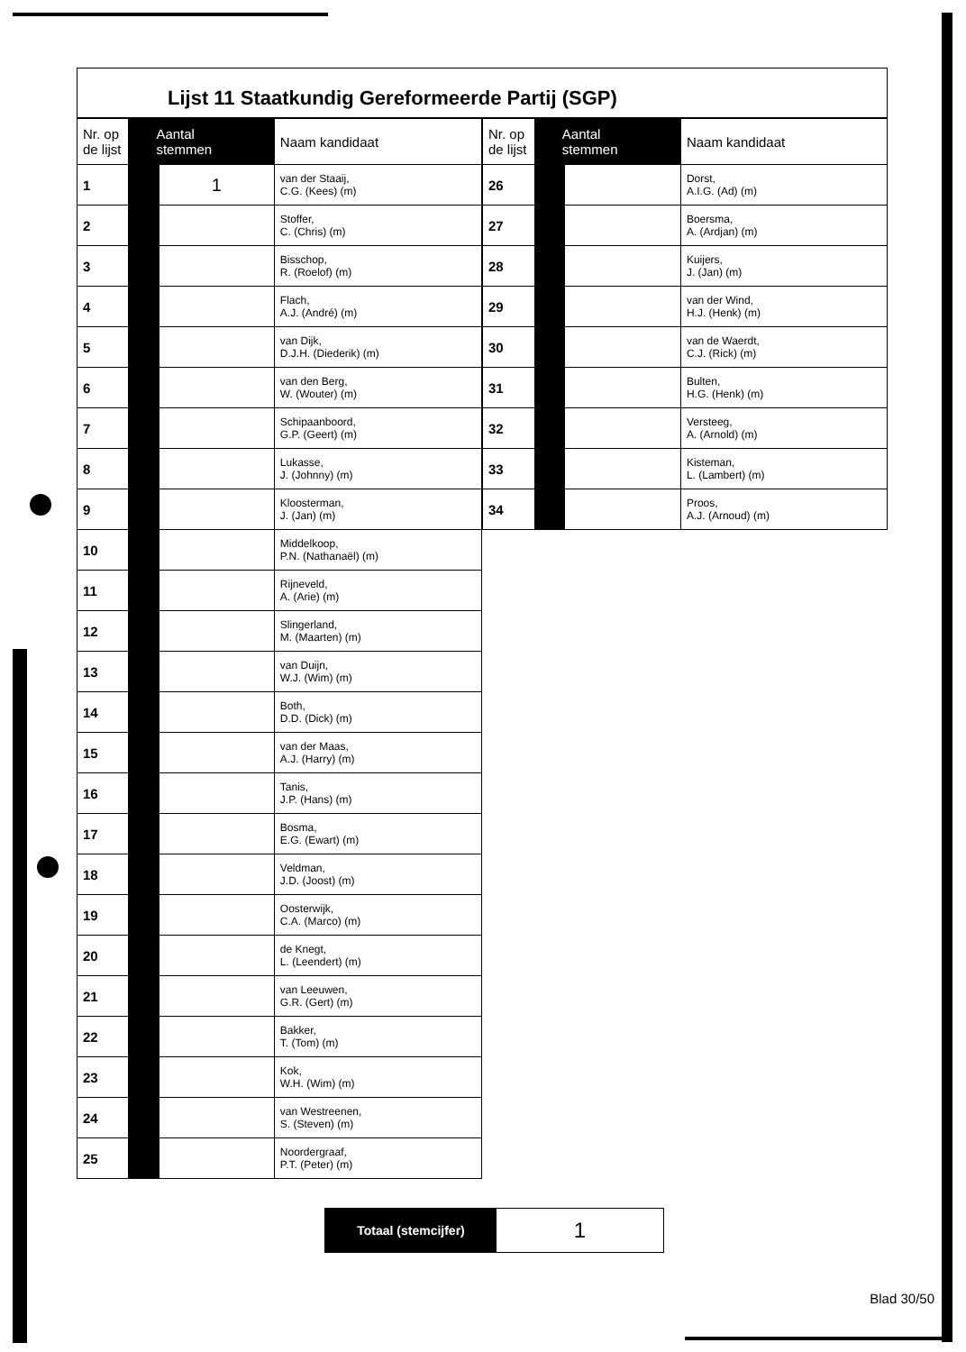Lijst 11 Staatkundig Gereformeerde Partij (SGP)
| Nr. op de lijst | Aantal stemmen | | Naam kandidaat |
| --- | --- | --- | --- |
| 1 | | 1 | van der Staaij, C.G. (Kees) (m) |
| 2 | | | Stoffer, C. (Chris) (m) |
| 3 | | | Bisschop, R. (Roelof) (m) |
| 4 | | | Flach, A.J. (André) (m) |
| 5 | | | van Dijk, D.J.H. (Diederik) (m) |
| 6 | | | van den Berg, W. (Wouter) (m) |
| 7 | | | Schipaanboord, G.P. (Geert) (m) |
| 8 | | | Lukasse, J. (Johnny) (m) |
| 9 | | | Kloosterman, J. (Jan) (m) |
| 10 | | | Middelkoop, P.N. (Nathanaël) (m) |
| 11 | | | Rijneveld, A. (Arie) (m) |
| 12 | | | Slingerland, M. (Maarten) (m) |
| 13 | | | van Duijn, W.J. (Wim) (m) |
| 14 | | | Both, D.D. (Dick) (m) |
| 15 | | | van der Maas, A.J. (Harry) (m) |
| 16 | | | Tanis, J.P. (Hans) (m) |
| 17 | | | Bosma, E.G. (Ewart) (m) |
| 18 | | | Veldman, J.D. (Joost) (m) |
| 19 | | | Oosterwijk, C.A. (Marco) (m) |
| 20 | | | de Knegt, L. (Leendert) (m) |
| 21 | | | van Leeuwen, G.R. (Gert) (m) |
| 22 | | | Bakker, T. (Tom) (m) |
| 23 | | | Kok, W.H. (Wim) (m) |
| 24 | | | van Westreenen, S. (Steven) (m) |
| 25 | | | Noordergraaf, P.T. (Peter) (m) |
| Nr. op de lijst | Aantal stemmen | | Naam kandidaat |
| --- | --- | --- | --- |
| 26 | | | Dorst, A.I.G. (Ad) (m) |
| 27 | | | Boersma, A. (Ardjan) (m) |
| 28 | | | Kuijers, J. (Jan) (m) |
| 29 | | | van der Wind, H.J. (Henk) (m) |
| 30 | | | van de Waerdt, C.J. (Rick) (m) |
| 31 | | | Bulten, H.G. (Henk) (m) |
| 32 | | | Versteeg, A. (Arnold) (m) |
| 33 | | | Kisteman, L. (Lambert) (m) |
| 34 | | | Proos, A.J. (Arnoud) (m) |
Totaal (stemcijfer)
1
Blad 30/50